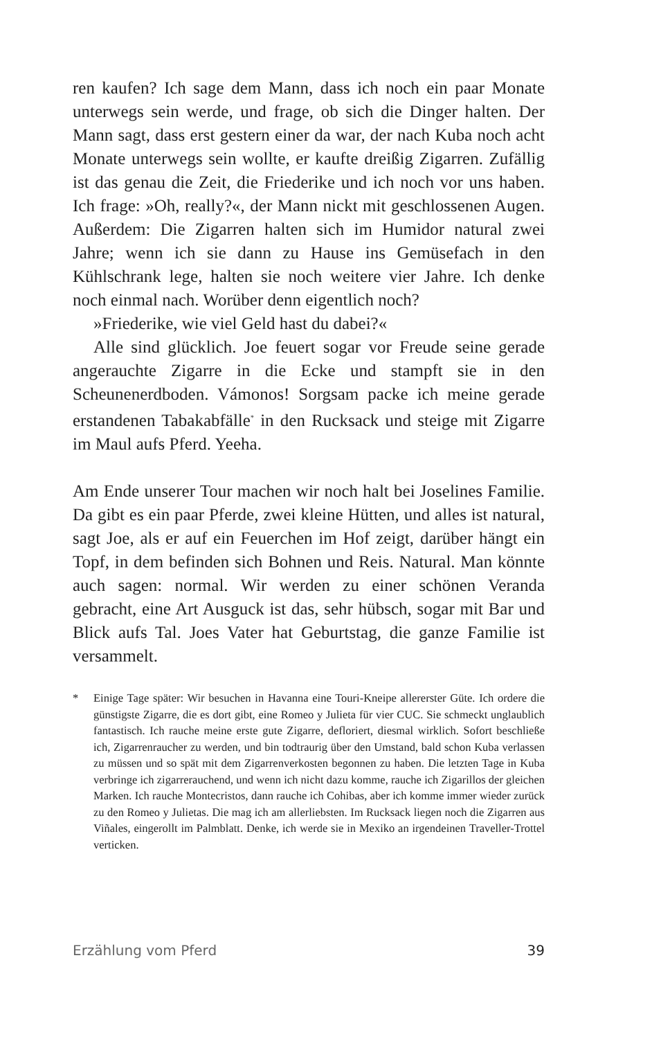ren kaufen? Ich sage dem Mann, dass ich noch ein paar Monate unterwegs sein werde, und frage, ob sich die Dinger halten. Der Mann sagt, dass erst gestern einer da war, der nach Kuba noch acht Monate unterwegs sein wollte, er kaufte dreißig Zigarren. Zufällig ist das genau die Zeit, die Friederike und ich noch vor uns haben. Ich frage: »Oh, really?«, der Mann nickt mit geschlossenen Augen. Außerdem: Die Zigarren halten sich im Humidor natural zwei Jahre; wenn ich sie dann zu Hause ins Gemüsefach in den Kühlschrank lege, halten sie noch weitere vier Jahre. Ich denke noch einmal nach. Worüber denn eigentlich noch?
»Friederike, wie viel Geld hast du dabei?«
Alle sind glücklich. Joe feuert sogar vor Freude seine gerade angerauchte Zigarre in die Ecke und stampft sie in den Scheunenerdboden. Vámonos! Sorgsam packe ich meine gerade erstandenen Tabakabfälle<sup>*</sup> in den Rucksack und steige mit Zigarre im Maul aufs Pferd. Yeeha.
Am Ende unserer Tour machen wir noch halt bei Joselines Familie. Da gibt es ein paar Pferde, zwei kleine Hütten, und alles ist natural, sagt Joe, als er auf ein Feuerchen im Hof zeigt, darüber hängt ein Topf, in dem befinden sich Bohnen und Reis. Natural. Man könnte auch sagen: normal. Wir werden zu einer schönen Veranda gebracht, eine Art Ausguck ist das, sehr hübsch, sogar mit Bar und Blick aufs Tal. Joes Vater hat Geburtstag, die ganze Familie ist versammelt.
* Einige Tage später: Wir besuchen in Havanna eine Touri-Kneipe allererster Güte. Ich ordere die günstigste Zigarre, die es dort gibt, eine Romeo y Julieta für vier CUC. Sie schmeckt unglaublich fantastisch. Ich rauche meine erste gute Zigarre, defloriert, diesmal wirklich. Sofort beschließe ich, Zigarrenraucher zu werden, und bin todtraurig über den Umstand, bald schon Kuba verlassen zu müssen und so spät mit dem Zigarrenverkosten begonnen zu haben. Die letzten Tage in Kuba verbringe ich zigarrerauchend, und wenn ich nicht dazu komme, rauche ich Zigarillos der gleichen Marken. Ich rauche Montecristos, dann rauche ich Cohibas, aber ich komme immer wieder zurück zu den Romeo y Julietas. Die mag ich am allerliebsten. Im Rucksack liegen noch die Zigarren aus Viñales, eingerollt im Palmblatt. Denke, ich werde sie in Mexiko an irgendeinen Traveller-Trottel verticken.
Erzählung vom Pferd 39